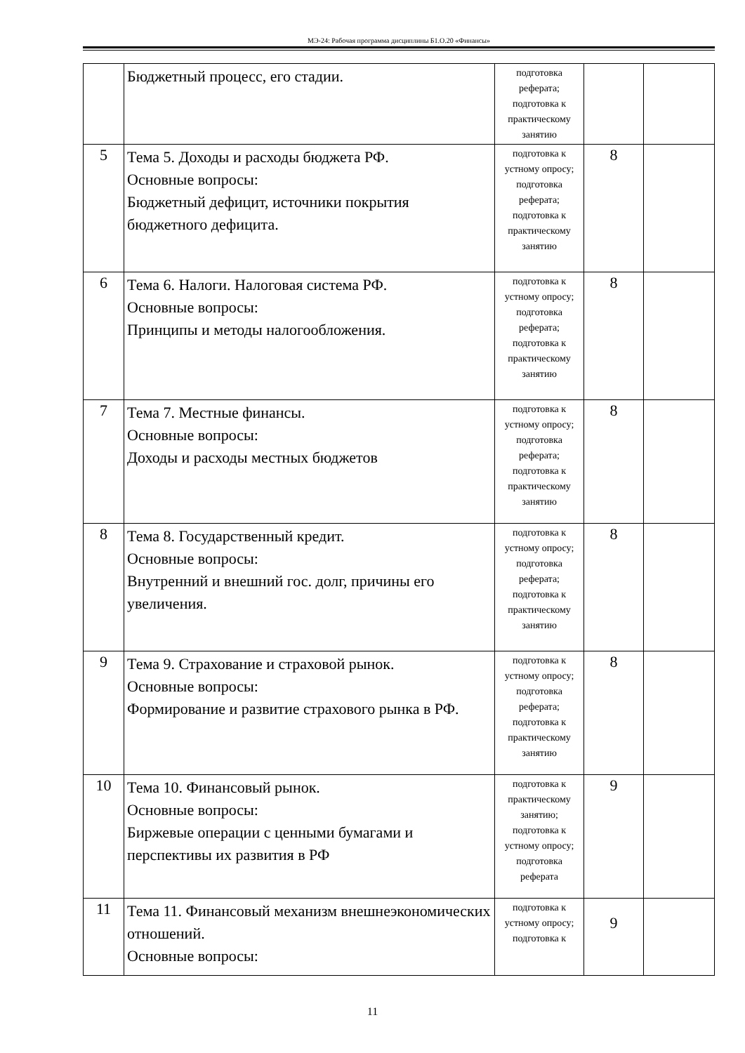МЭ-24: Рабочая программа дисциплины Б1.О.20 «Финансы»
| | Бюджетный процесс, его стадии. | подготовка реферата; подготовка к практическому занятию | | |
| 5 | Тема 5. Доходы и расходы бюджета РФ. Основные вопросы: Бюджетный дефицит, источники покрытия бюджетного дефицита. | подготовка к устному опросу; подготовка реферата; подготовка к практическому занятию | 8 | |
| 6 | Тема 6. Налоги. Налоговая система РФ. Основные вопросы: Принципы и методы налогообложения. | подготовка к устному опросу; подготовка реферата; подготовка к практическому занятию | 8 | |
| 7 | Тема 7. Местные финансы. Основные вопросы: Доходы и расходы местных бюджетов | подготовка к устному опросу; подготовка реферата; подготовка к практическому занятию | 8 | |
| 8 | Тема 8. Государственный кредит. Основные вопросы: Внутренний и внешний гос. долг, причины его увеличения. | подготовка к устному опросу; подготовка реферата; подготовка к практическому занятию | 8 | |
| 9 | Тема 9. Страхование и страховой рынок. Основные вопросы: Формирование и развитие страхового рынка в РФ. | подготовка к устному опросу; подготовка реферата; подготовка к практическому занятию | 8 | |
| 10 | Тема 10. Финансовый рынок. Основные вопросы: Биржевые операции с ценными бумагами и перспективы их развития в РФ | подготовка к практическому занятию; подготовка к устному опросу; подготовка реферата | 9 | |
| 11 | Тема 11. Финансовый механизм внешнеэкономических отношений. Основные вопросы: | подготовка к устному опросу; подготовка к | 9 | |
11